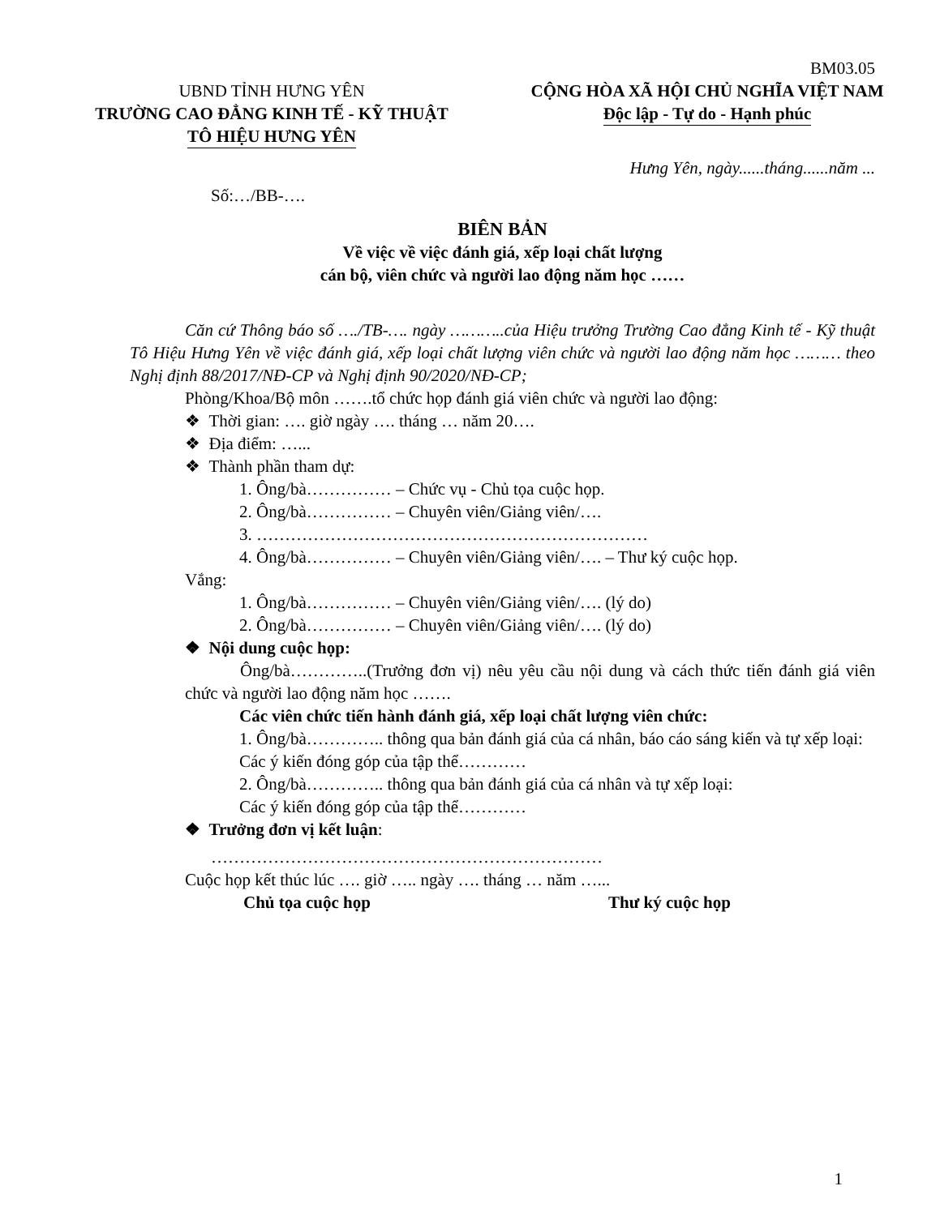BM03.05
UBND TỈNH HƯNG YÊN
TRƯỜNG CAO ĐẲNG KINH TẾ - KỸ THUẬT
TÔ HIỆU HƯNG YÊN
CỘNG HÒA XÃ HỘI CHỦ NGHĨA VIỆT NAM
Độc lập - Tự do - Hạnh phúc
Hưng Yên, ngày......tháng......năm ...
Số:…/BB-….
BIÊN BẢN
Về việc về việc đánh giá, xếp loại chất lượng
cán bộ, viên chức và người lao động năm học ……
Căn cứ Thông báo số …./TB-…. ngày ………..của Hiệu trưởng Trường Cao đẳng Kinh tế - Kỹ thuật Tô Hiệu Hưng Yên về việc đánh giá, xếp loại chất lượng viên chức và người lao động năm học ……… theo Nghị định 88/2017/NĐ-CP và Nghị định 90/2020/NĐ-CP;
Phòng/Khoa/Bộ môn …….tổ chức họp đánh giá viên chức và người lao động:
❖ Thời gian: …. giờ ngày …. tháng … năm 20….
❖ Địa điểm: …...
❖ Thành phần tham dự:
1. Ông/bà…………… – Chức vụ - Chủ tọa cuộc họp.
2. Ông/bà…………… – Chuyên viên/Giảng viên/….
3. ……………………………………………………………
4. Ông/bà…………… – Chuyên viên/Giảng viên/…. – Thư ký cuộc họp.
Vắng:
1. Ông/bà…………… – Chuyên viên/Giảng viên/…. (lý do)
2. Ông/bà…………… – Chuyên viên/Giảng viên/…. (lý do)
❖ Nội dung cuộc họp:
Ông/bà…………..(Trưởng đơn vị) nêu yêu cầu nội dung và cách thức tiến đánh giá viên chức và người lao động năm học …….
Các viên chức tiến hành đánh giá, xếp loại chất lượng viên chức:
1. Ông/bà………….. thông qua bản đánh giá của cá nhân, báo cáo sáng kiến và tự xếp loại:
Các ý kiến đóng góp của tập thể…………
2. Ông/bà………….. thông qua bản đánh giá của cá nhân và tự xếp loại:
Các ý kiến đóng góp của tập thể…………
❖ Trưởng đơn vị kết luận:
……………………………………………………………
Cuộc họp kết thúc lúc …. giờ ….. ngày …. tháng … năm …...
Chủ tọa cuộc họp Thư ký cuộc họp
1